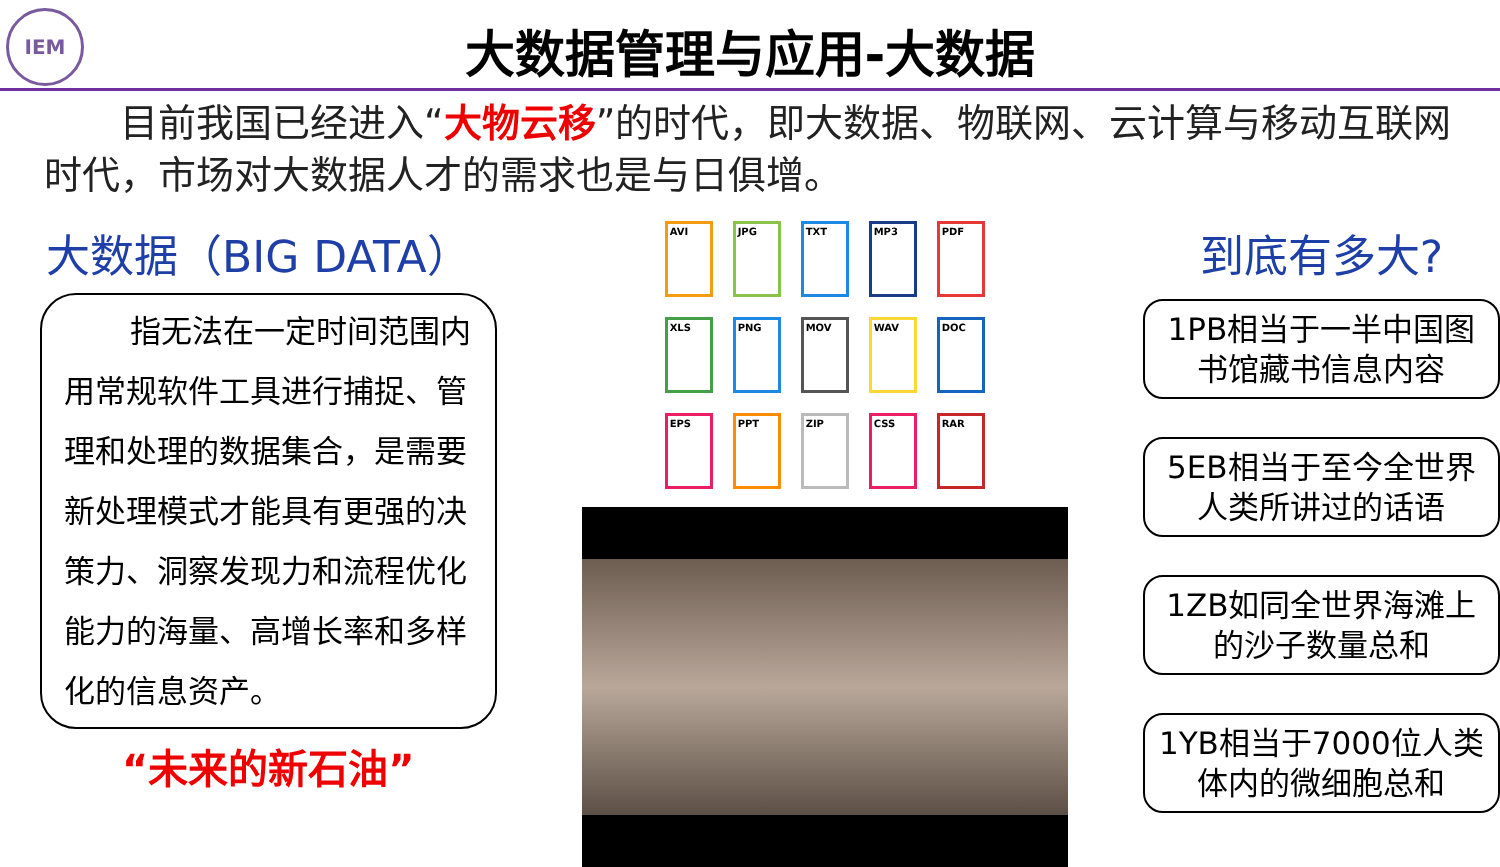IEM
大数据管理与应用-大数据
目前我国已经进入“大物云移”的时代，即大数据、物联网、云计算与移动互联网时代，市场对大数据人才的需求也是与日俱增。
大数据（BIG DATA）
指无法在一定时间范围内用常规软件工具进行捕捉、管理和处理的数据集合，是需要新处理模式才能具有更强的决策力、洞察发现力和流程优化能力的海量、高增长率和多样化的信息资产。
“未来的新石油”
AVI
JPG
TXT
MP3
PDF
XLS
PNG
MOV
WAV
DOC
EPS
PPT
ZIP
CSS
RAR
到底有多大?
1PB相当于一半中国图书馆藏书信息内容
5EB相当于至今全世界人类所讲过的话语
1ZB如同全世界海滩上的沙子数量总和
1YB相当于7000位人类体内的微细胞总和